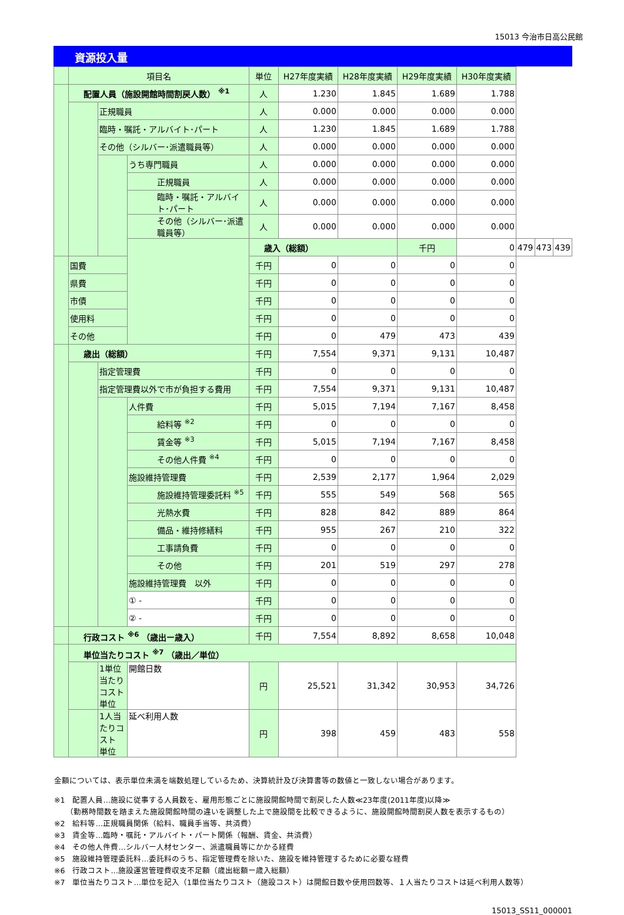15013 今治市日高公民館
資源投入量
| | 項目名 | | | 単位 | H27年度実績 | H28年度実績 | H29年度実績 | H30年度実績 | | | |
| --- | --- | --- | --- | --- | --- | --- | --- | --- | --- | --- | --- |
| | 配置人員（施設開館時間割戻人数） <sup>※1</sup> | | | 人 | 1.230 | 1.845 | 1.689 | 1.788 | | | |
| | | 正規職員 | | 人 | 0.000 | 0.000 | 0.000 | 0.000 | | | |
| | | 臨時・嘱託・アルバイト･パート | | 人 | 1.230 | 1.845 | 1.689 | 1.788 | | | |
| | | その他（シルバー･派遣職員等） | | 人 | 0.000 | 0.000 | 0.000 | 0.000 | | | |
| | | | うち専門職員 | 人 | 0.000 | 0.000 | 0.000 | 0.000 | | | |
| | | | 正規職員 | 人 | 0.000 | 0.000 | 0.000 | 0.000 | | | |
| | | | 臨時・嘱託・アルバイト･パート | 人 | 0.000 | 0.000 | 0.000 | 0.000 | | | |
| | | | その他（シルバー･派遣職員等） | 人 | 0.000 | 0.000 | 0.000 | 0.000 | | | |
| | | | | 歳入（総額） | | | 千円 | 0 | 479 | 473 | 439 |
| | 国費 | | | 千円 | 0 | 0 | 0 | 0 | | | |
| | 県費 | | | 千円 | 0 | 0 | 0 | 0 | | | |
| | 市債 | | | 千円 | 0 | 0 | 0 | 0 | | | |
| | 使用料 | | | 千円 | 0 | 0 | 0 | 0 | | | |
| | その他 | | | 千円 | 0 | 479 | 473 | 439 | | | |
| | 歳出（総額） | | | 千円 | 7,554 | 9,371 | 9,131 | 10,487 | | | |
| | | 指定管理費 | | 千円 | 0 | 0 | 0 | 0 | | | |
| | | 指定管理費以外で市が負担する費用 | | 千円 | 7,554 | 9,371 | 9,131 | 10,487 | | | |
| | | | 人件費 | 千円 | 5,015 | 7,194 | 7,167 | 8,458 | | | |
| | | | 給料等 <sup>※2</sup> | 千円 | 0 | 0 | 0 | 0 | | | |
| | | | 賃金等 <sup>※3</sup> | 千円 | 5,015 | 7,194 | 7,167 | 8,458 | | | |
| | | | その他人件費 <sup>※4</sup> | 千円 | 0 | 0 | 0 | 0 | | | |
| | | | 施設維持管理費 | 千円 | 2,539 | 2,177 | 1,964 | 2,029 | | | |
| | | | 施設維持管理委託料 <sup>※5</sup> | 千円 | 555 | 549 | 568 | 565 | | | |
| | | | 光熱水費 | 千円 | 828 | 842 | 889 | 864 | | | |
| | | | 備品・維持修繕料 | 千円 | 955 | 267 | 210 | 322 | | | |
| | | | 工事請負費 | 千円 | 0 | 0 | 0 | 0 | | | |
| | | | その他 | 千円 | 201 | 519 | 297 | 278 | | | |
| | | | 施設維持管理費 以外 | 千円 | 0 | 0 | 0 | 0 | | | |
| | | | ① - | 千円 | 0 | 0 | 0 | 0 | | | |
| | | | ② - | 千円 | 0 | 0 | 0 | 0 | | | |
| | 行政コスト <sup>※6</sup> （歳出ー歳入） | | | 千円 | 7,554 | 8,892 | 8,658 | 10,048 | | | |
| | 単位当たりコスト <sup>※7</sup> （歳出／単位） | | | | | | | | | | |
| | | 1単位当たりコスト 単位 | 開館日数 | 円 | 25,521 | 31,342 | 30,953 | 34,726 | | | |
| | | 1人当たりコスト 単位 | 延べ利用人数 | 円 | 398 | 459 | 483 | 558 | | | |
金額については、表示単位未満を端数処理しているため、決算統計及び決算書等の数値と一致しない場合があります。
※1　配置人員…施設に従事する人員数を、雇用形態ごとに施設開館時間で割戻した人数≪23年度(2011年度)以降≫
　　（勤務時間数を踏まえた施設開館時間の違いを調整した上で施設間を比較できるように、施設開館時間割戻人数を表示するもの）
※2　給料等…正規職員関係（給料、職員手当等、共済費）
※3　賃金等…臨時・嘱託・アルバイト・パート関係（報酬、賃金、共済費）
※4　その他人件費…シルバー人材センター、派遣職員等にかかる経費
※5　施設維持管理委託料…委託料のうち、指定管理費を除いた、施設を維持管理するために必要な経費
※6　行政コスト…施設運営管理費収支不足額（歳出総額ー歳入総額）
※7　単位当たりコスト…単位を記入（1単位当たりコスト（施設コスト）は開館日数や使用回数等、１人当たりコストは延べ利用人数等）
15013_SS11_000001